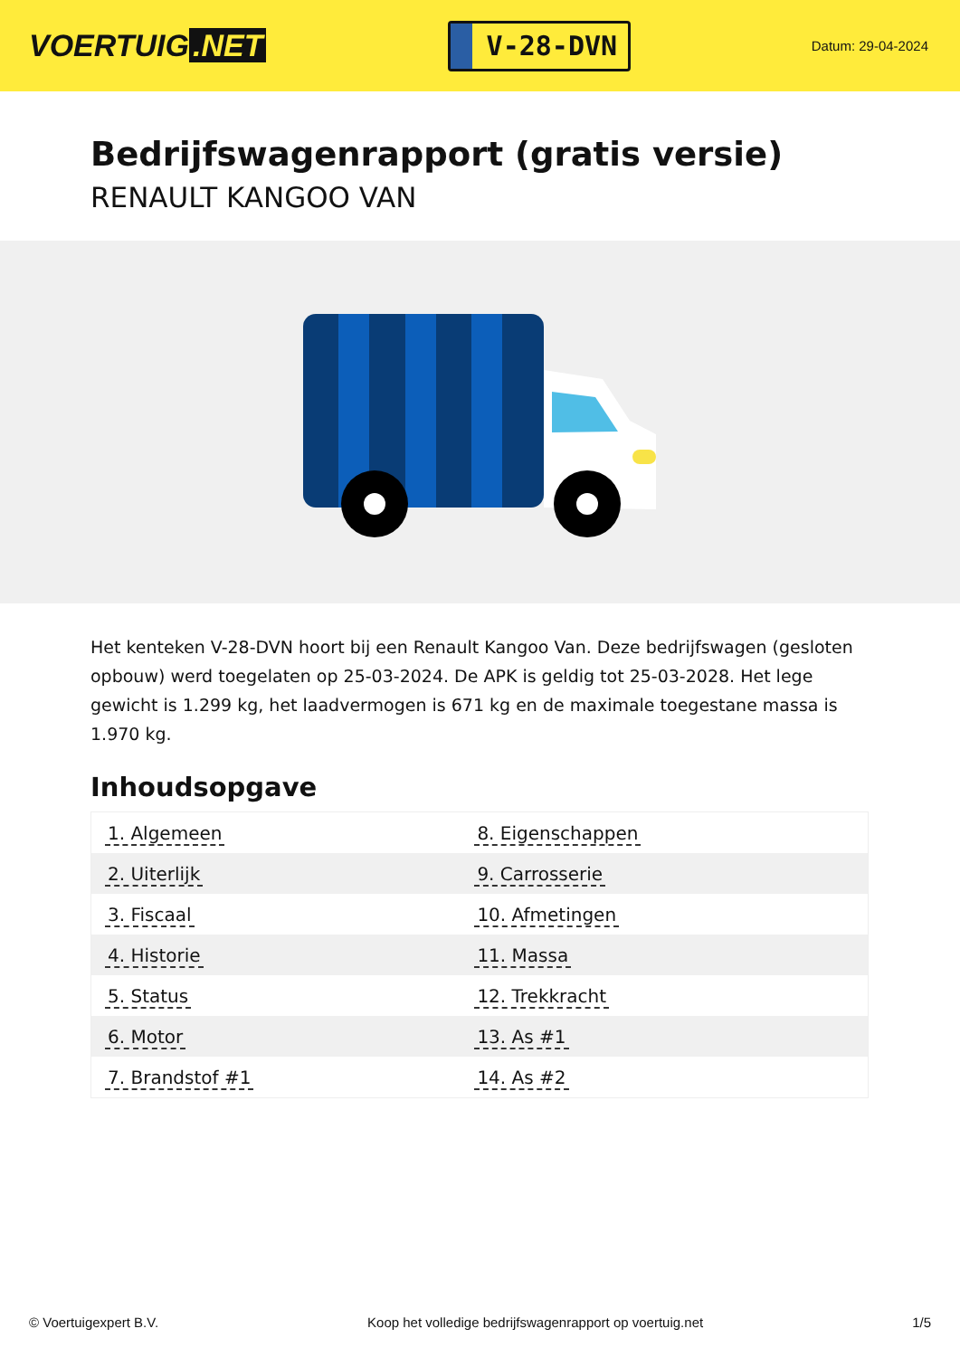VOERTUIG.NET
V-28-DVN
Datum: 29-04-2024
Bedrijfswagenrapport (gratis versie)
RENAULT KANGOO VAN
Het kenteken V-28-DVN hoort bij een Renault Kangoo Van. Deze bedrijfswagen (gesloten opbouw) werd toegelaten op 25-03-2024. De APK is geldig tot 25-03-2028. Het lege gewicht is 1.299 kg, het laadvermogen is 671 kg en de maximale toegestane massa is 1.970 kg.
Inhoudsopgave
| 1. Algemeen | 8. Eigenschappen |
| 2. Uiterlijk | 9. Carrosserie |
| 3. Fiscaal | 10. Afmetingen |
| 4. Historie | 11. Massa |
| 5. Status | 12. Trekkracht |
| 6. Motor | 13. As #1 |
| 7. Brandstof #1 | 14. As #2 |
© Voertuigexpert B.V. Koop het volledige bedrijfswagenrapport op voertuig.net 1/5